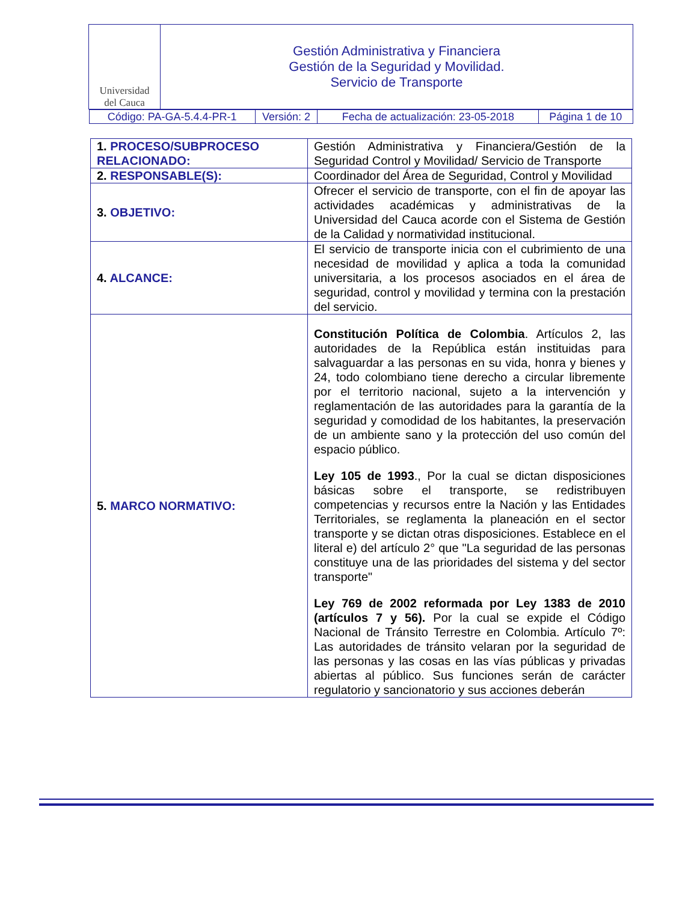| Universidad del Cauca | Gestión Administrativa y Financiera Gestión de la Seguridad y Movilidad. Servicio de Transporte |
| / Código: PA-GA-5.4.4-PR-1 / Versión: 2 / Fecha de actualización: 23-05-2018 / Página 1 de 10 / | |
| 1. PROCESO/SUBPROCESO RELACIONADO: | Gestión Administrativa y Financiera/Gestión de la Seguridad Control y Movilidad/ Servicio de Transporte |
| 2. RESPONSABLE(S): | Coordinador del Área de Seguridad, Control y Movilidad |
| 3. OBJETIVO: | Ofrecer el servicio de transporte, con el fin de apoyar las actividades académicas y administrativas de la Universidad del Cauca acorde con el Sistema de Gestión de la Calidad y normatividad institucional. |
| 4. ALCANCE: | El servicio de transporte inicia con el cubrimiento de una necesidad de movilidad y aplica a toda la comunidad universitaria, a los procesos asociados en el área de seguridad, control y movilidad y termina con la prestación del servicio. |
| 5. MARCO NORMATIVO: | Constitución Política de Colombia . Artículos 2, las autoridades de la República están instituidas para salvaguardar a las personas en su vida, honra y bienes y 24, todo colombiano tiene derecho a circular libremente por el territorio nacional, sujeto a la intervención y reglamentación de las autoridades para la garantía de la seguridad y comodidad de los habitantes, la preservación de un ambiente sano y la protección del uso común del espacio público. Ley 105 de 1993 ., Por la cual se dictan disposiciones básicas sobre el transporte, se redistribuyen competencias y recursos entre la Nación y las Entidades Territoriales, se reglamenta la planeación en el sector transporte y se dictan otras disposiciones. Establece en el literal e) del artículo 2° que "La seguridad de las personas constituye una de las prioridades del sistema y del sector transporte" Ley 769 de 2002 reformada por Ley 1383 de 2010 (artículos 7 y 56). Por la cual se expide el Código Nacional de Tránsito Terrestre en Colombia. Artículo 7º: Las autoridades de tránsito velaran por la seguridad de las personas y las cosas en las vías públicas y privadas abiertas al público. Sus funciones serán de carácter regulatorio y sancionatorio y sus acciones deberán |